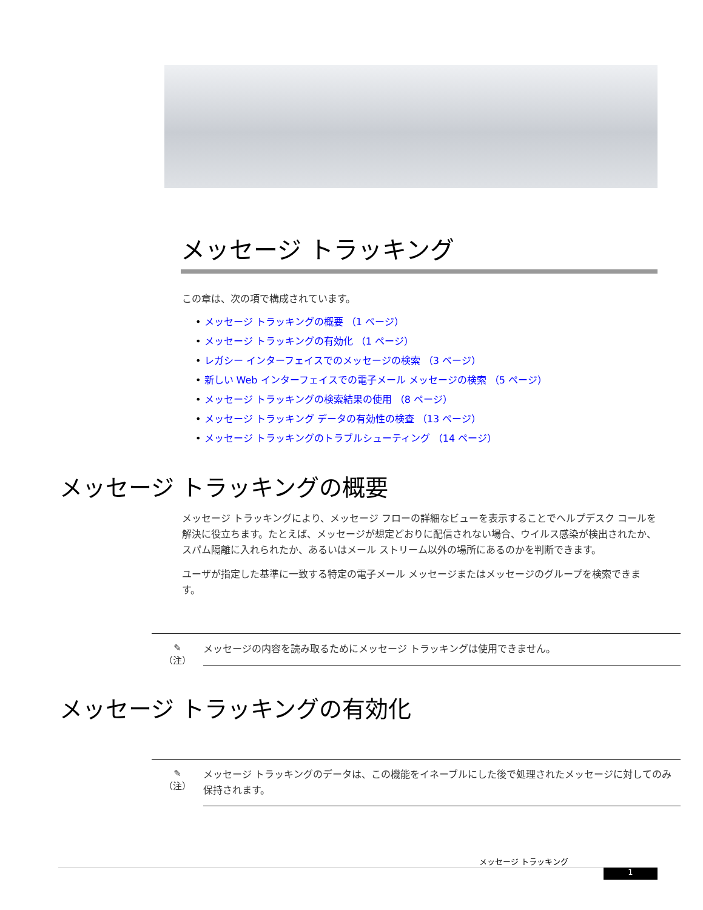メッセージ トラッキング
この章は、次の項で構成されています。
• メッセージ トラッキングの概要 （1 ページ）
• メッセージ トラッキングの有効化 （1 ページ）
• レガシー インターフェイスでのメッセージの検索 （3 ページ）
• 新しい Web インターフェイスでの電子メール メッセージの検索 （5 ページ）
• メッセージ トラッキングの検索結果の使用 （8 ページ）
• メッセージ トラッキング データの有効性の検査 （13 ページ）
• メッセージ トラッキングのトラブルシューティング （14 ページ）
メッセージ トラッキングの概要
メッセージ トラッキングにより、メッセージ フローの詳細なビューを表示することでヘルプデスク コールを解決に役立ちます。たとえば、メッセージが想定どおりに配信されない場合、ウイルス感染が検出されたか、スパム隔離に入れられたか、あるいはメール ストリーム以外の場所にあるのかを判断できます。
ユーザが指定した基準に一致する特定の電子メール メッセージまたはメッセージのグループを検索できます。
✎
（注）
メッセージの内容を読み取るためにメッセージ トラッキングは使用できません。
メッセージ トラッキングの有効化
✎
（注）
メッセージ トラッキングのデータは、この機能をイネーブルにした後で処理されたメッセージに対してのみ保持されます。
メッセージ トラッキング
1